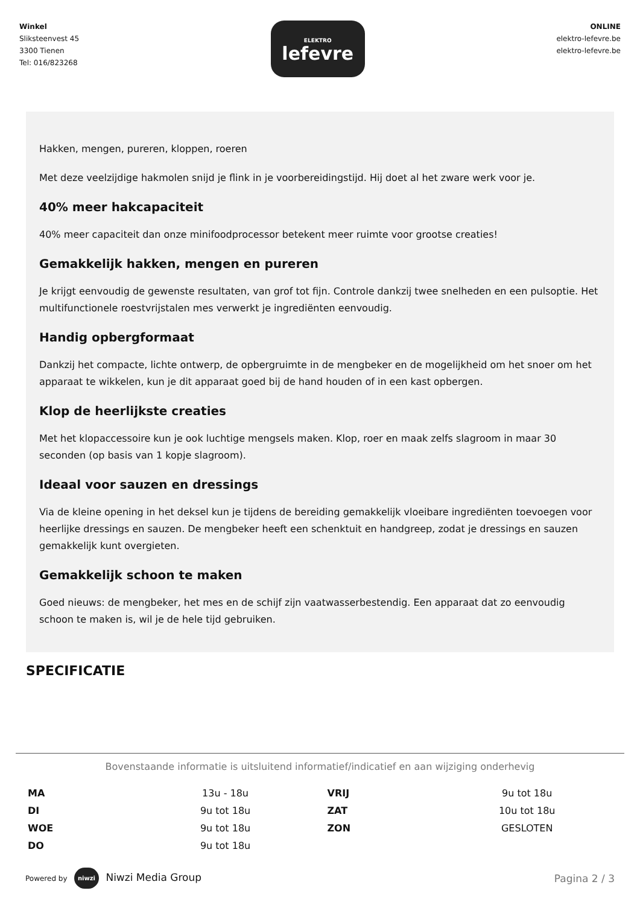Winkel
Sliksteenvest 45
3300 Tienen
Tel: 016/823268
ELEKTRO
lefevre
ONLINE
elektro-lefevre.be
elektro-lefevre.be
Hakken, mengen, pureren, kloppen, roeren
Met deze veelzijdige hakmolen snijd je flink in je voorbereidingstijd. Hij doet al het zware werk voor je.
40% meer hakcapaciteit
40% meer capaciteit dan onze minifoodprocessor betekent meer ruimte voor grootse creaties!
Gemakkelijk hakken, mengen en pureren
Je krijgt eenvoudig de gewenste resultaten, van grof tot fijn. Controle dankzij twee snelheden en een pulsoptie. Het multifunctionele roestvrijstalen mes verwerkt je ingrediënten eenvoudig.
Handig opbergformaat
Dankzij het compacte, lichte ontwerp, de opbergruimte in de mengbeker en de mogelijkheid om het snoer om het apparaat te wikkelen, kun je dit apparaat goed bij de hand houden of in een kast opbergen.
Klop de heerlijkste creaties
Met het klopaccessoire kun je ook luchtige mengsels maken. Klop, roer en maak zelfs slagroom in maar 30 seconden (op basis van 1 kopje slagroom).
Ideaal voor sauzen en dressings
Via de kleine opening in het deksel kun je tijdens de bereiding gemakkelijk vloeibare ingrediënten toevoegen voor heerlijke dressings en sauzen. De mengbeker heeft een schenktuit en handgreep, zodat je dressings en sauzen gemakkelijk kunt overgieten.
Gemakkelijk schoon te maken
Goed nieuws: de mengbeker, het mes en de schijf zijn vaatwasserbestendig. Een apparaat dat zo eenvoudig schoon te maken is, wil je de hele tijd gebruiken.
SPECIFICATIE
Bovenstaande informatie is uitsluitend informatief/indicatief en aan wijziging onderhevig
| MA | 13u - 18u | VRIJ | 9u tot 18u |
| DI | 9u tot 18u | ZAT | 10u tot 18u |
| WOE | 9u tot 18u | ZON | GESLOTEN |
| DO | 9u tot 18u | | |
Powered by niwzi Niwzi Media Group
Pagina 2 / 3